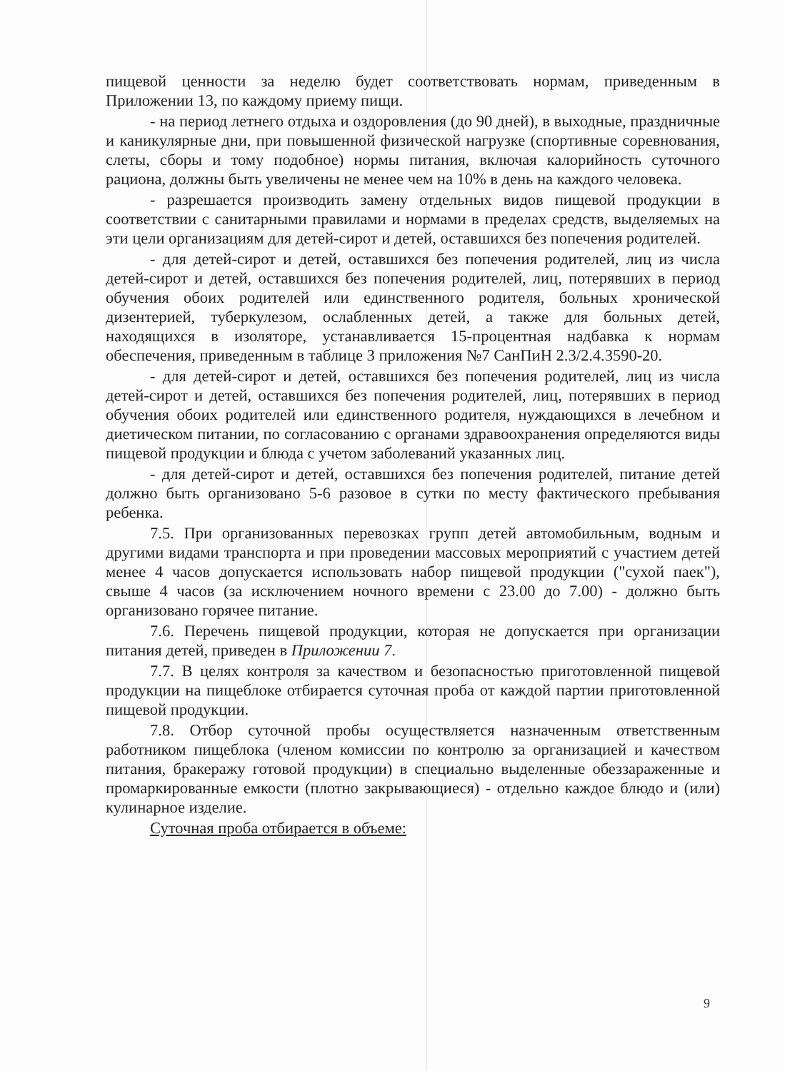пищевой ценности за неделю будет соответствовать нормам, приведенным в Приложении 13, по каждому приему пищи.
- на период летнего отдыха и оздоровления (до 90 дней), в выходные, праздничные и каникулярные дни, при повышенной физической нагрузке (спортивные соревнования, слеты, сборы и тому подобное) нормы питания, включая калорийность суточного рациона, должны быть увеличены не менее чем на 10% в день на каждого человека.
- разрешается производить замену отдельных видов пищевой продукции в соответствии с санитарными правилами и нормами в пределах средств, выделяемых на эти цели организациям для детей-сирот и детей, оставшихся без попечения родителей.
- для детей-сирот и детей, оставшихся без попечения родителей, лиц из числа детей-сирот и детей, оставшихся без попечения родителей, лиц, потерявших в период обучения обоих родителей или единственного родителя, больных хронической дизентерией, туберкулезом, ослабленных детей, а также для больных детей, находящихся в изоляторе, устанавливается 15-процентная надбавка к нормам обеспечения, приведенным в таблице 3 приложения №7 СанПиН 2.3/2.4.3590-20.
- для детей-сирот и детей, оставшихся без попечения родителей, лиц из числа детей-сирот и детей, оставшихся без попечения родителей, лиц, потерявших в период обучения обоих родителей или единственного родителя, нуждающихся в лечебном и диетическом питании, по согласованию с органами здравоохранения определяются виды пищевой продукции и блюда с учетом заболеваний указанных лиц.
- для детей-сирот и детей, оставшихся без попечения родителей, питание детей должно быть организовано 5-6 разовое в сутки по месту фактического пребывания ребенка.
7.5. При организованных перевозках групп детей автомобильным, водным и другими видами транспорта и при проведении массовых мероприятий с участием детей менее 4 часов допускается использовать набор пищевой продукции ("сухой паек"), свыше 4 часов (за исключением ночного времени с 23.00 до 7.00) - должно быть организовано горячее питание.
7.6. Перечень пищевой продукции, которая не допускается при организации питания детей, приведен в Приложении 7.
7.7. В целях контроля за качеством и безопасностью приготовленной пищевой продукции на пищеблоке отбирается суточная проба от каждой партии приготовленной пищевой продукции.
7.8. Отбор суточной пробы осуществляется назначенным ответственным работником пищеблока (членом комиссии по контролю за организацией и качеством питания, бракеражу готовой продукции) в специально выделенные обеззараженные и промаркированные емкости (плотно закрывающиеся) - отдельно каждое блюдо и (или) кулинарное изделие.
Суточная проба отбирается в объеме:
9